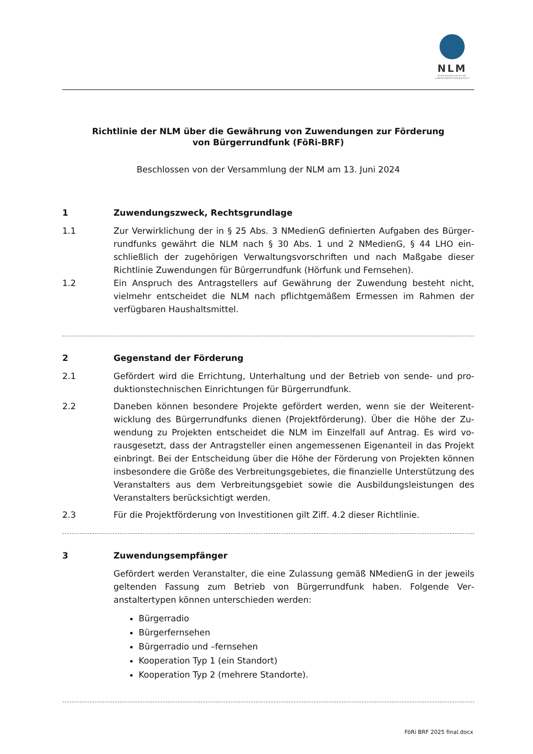NLM
NIEDERSÄCHSISCHE
LANDESMEDIENANSTALT
Richtlinie der NLM über die Gewährung von Zuwendungen zur Förderung
von Bürgerrundfunk (FöRi-BRF)
Beschlossen von der Versammlung der NLM am 13. Juni 2024
1 Zuwendungszweck, Rechtsgrundlage
1.1 Zur Verwirklichung der in § 25 Abs. 3 NMedienG definierten Aufgaben des Bürger­rundfunks gewährt die NLM nach § 30 Abs. 1 und 2 NMedienG, § 44 LHO ein­schließlich der zugehörigen Verwaltungsvorschriften und nach Maßgabe dieser Richtlinie Zuwendungen für Bürgerrundfunk (Hörfunk und Fernsehen).
1.2 Ein Anspruch des Antragstellers auf Gewährung der Zuwendung besteht nicht, vielmehr entscheidet die NLM nach pflichtgemäßem Ermessen im Rahmen der verfügbaren Haushaltsmittel.
2 Gegenstand der Förderung
2.1 Gefördert wird die Errichtung, Unterhaltung und der Betrieb von sende- und pro­duktionstechnischen Einrichtungen für Bürgerrundfunk.
2.2 Daneben können besondere Projekte gefördert werden, wenn sie der Weiterent­wicklung des Bürgerrundfunks dienen (Projektförderung). Über die Höhe der Zu­wendung zu Projekten entscheidet die NLM im Einzelfall auf Antrag. Es wird vo­rausgesetzt, dass der Antragsteller einen angemessenen Eigenanteil in das Pro­jekt einbringt. Bei der Entscheidung über die Höhe der Förderung von Projekten können insbesondere die Größe des Verbreitungsgebietes, die finanzielle Unter­stützung des Veranstalters aus dem Verbreitungsgebiet sowie die Ausbildungs­leistungen des Veranstalters berücksichtigt werden.
2.3 Für die Projektförderung von Investitionen gilt Ziff. 4.2 dieser Richtlinie.
3 Zuwendungsempfänger
Gefördert werden Veranstalter, die eine Zulassung gemäß NMedienG in der je­weils geltenden Fassung zum Betrieb von Bürgerrundfunk haben. Folgende Ver­anstaltertypen können unterschieden werden:
Bürgerradio
Bürgerfernsehen
Bürgerradio und –fernsehen
Kooperation Typ 1 (ein Standort)
Kooperation Typ 2 (mehrere Standorte).
FöRi BRF 2025 final.docx